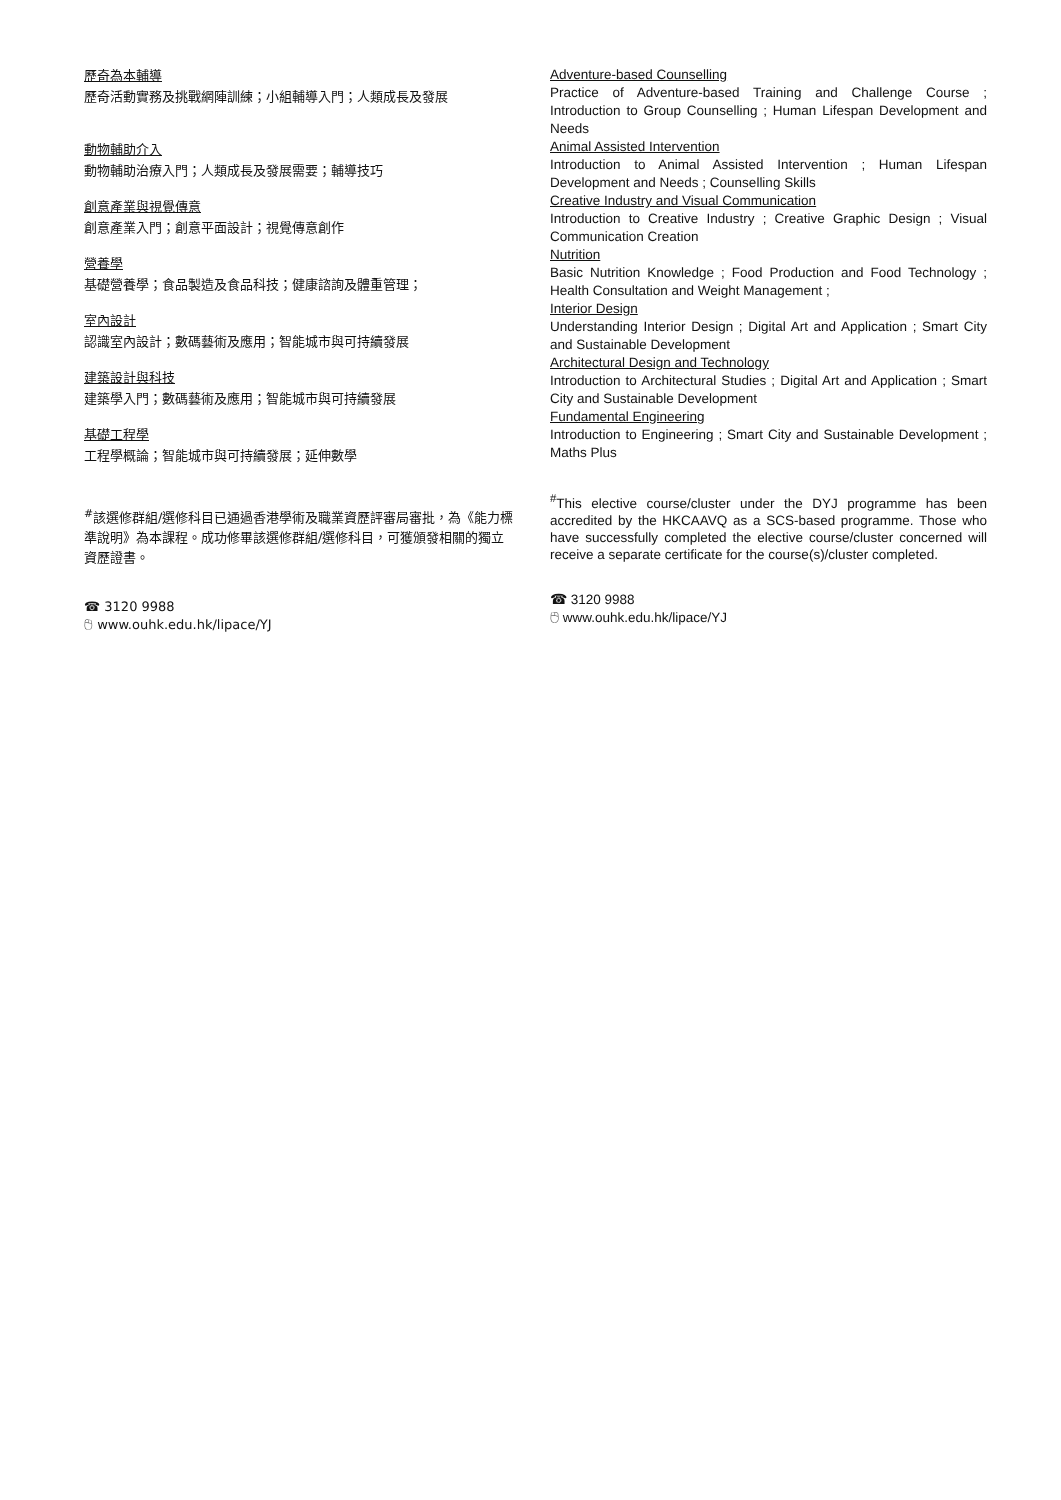歷奇為本輔導
歷奇活動實務及挑戰網陣訓練；小組輔導入門；人類成長及發展
動物輔助介入
動物輔助治療入門；人類成長及發展需要；輔導技巧
創意產業與視覺傳意
創意產業入門；創意平面設計；視覺傳意創作
營養學
基礎營養學；食品製造及食品科技；健康諮詢及體重管理；
室內設計
認識室內設計；數碼藝術及應用；智能城市與可持續發展
建築設計與科技
建築學入門；數碼藝術及應用；智能城市與可持續發展
基礎工程學
工程學概論；智能城市與可持續發展；延伸數學
<sup>#</sup> 該選修群組/選修科目已通過香港學術及職業資歷評審局審批，為《能力標準說明》為本課程。成功修畢該選修群組/選修科目，可獲頒發相關的獨立資歷證書。
☎ 3120 9988
🖰 www.ouhk.edu.hk/lipace/YJ
Adventure-based Counselling
Practice of Adventure-based Training and Challenge Course ; Introduction to Group Counselling ; Human Lifespan Development and Needs
Animal Assisted Intervention
Introduction to Animal Assisted Intervention ; Human Lifespan Development and Needs ; Counselling Skills
Creative Industry and Visual Communication
Introduction to Creative Industry ; Creative Graphic Design ; Visual Communication Creation
Nutrition
Basic Nutrition Knowledge ; Food Production and Food Technology ; Health Consultation and Weight Management ;
Interior Design
Understanding Interior Design ; Digital Art and Application ; Smart City and Sustainable Development
Architectural Design and Technology
Introduction to Architectural Studies ; Digital Art and Application ; Smart City and Sustainable Development
Fundamental Engineering
Introduction to Engineering ; Smart City and Sustainable Development ; Maths Plus
<sup>#</sup> This elective course/cluster under the DYJ programme has been accredited by the HKCAAVQ as a SCS-based programme. Those who have successfully completed the elective course/cluster concerned will receive a separate certificate for the course(s)/cluster completed.
☎ 3120 9988
🖰 www.ouhk.edu.hk/lipace/YJ